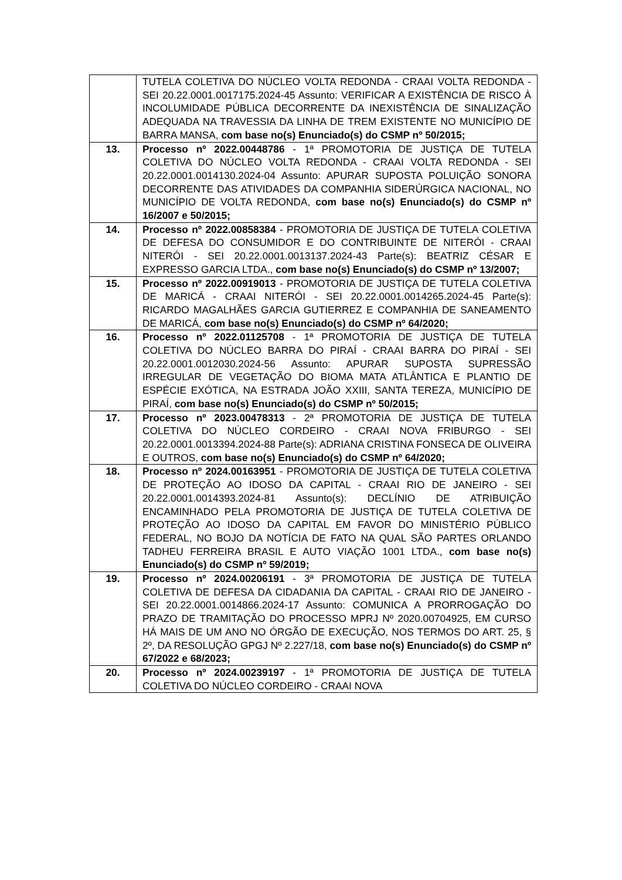| | TUTELA COLETIVA DO NÚCLEO VOLTA REDONDA - CRAAI VOLTA REDONDA - SEI 20.22.0001.0017175.2024-45 Assunto: VERIFICAR A EXISTÊNCIA DE RISCO À INCOLUMIDADE PÚBLICA DECORRENTE DA INEXISTÊNCIA DE SINALIZAÇÃO ADEQUADA NA TRAVESSIA DA LINHA DE TREM EXISTENTE NO MUNICÍPIO DE BARRA MANSA, com base no(s) Enunciado(s) do CSMP nº 50/2015; |
| 13. | Processo nº 2022.00448786 - 1ª PROMOTORIA DE JUSTIÇA DE TUTELA COLETIVA DO NÚCLEO VOLTA REDONDA - CRAAI VOLTA REDONDA - SEI 20.22.0001.0014130.2024-04 Assunto: APURAR SUPOSTA POLUIÇÃO SONORA DECORRENTE DAS ATIVIDADES DA COMPANHIA SIDERÚRGICA NACIONAL, NO MUNICÍPIO DE VOLTA REDONDA, com base no(s) Enunciado(s) do CSMP nº 16/2007 e 50/2015; |
| 14. | Processo nº 2022.00858384 - PROMOTORIA DE JUSTIÇA DE TUTELA COLETIVA DE DEFESA DO CONSUMIDOR E DO CONTRIBUINTE DE NITERÓI - CRAAI NITERÓI - SEI 20.22.0001.0013137.2024-43 Parte(s): BEATRIZ CÉSAR E EXPRESSO GARCIA LTDA., com base no(s) Enunciado(s) do CSMP nº 13/2007; |
| 15. | Processo nº 2022.00919013 - PROMOTORIA DE JUSTIÇA DE TUTELA COLETIVA DE MARICÁ - CRAAI NITERÓI - SEI 20.22.0001.0014265.2024-45 Parte(s): RICARDO MAGALHÃES GARCIA GUTIERREZ E COMPANHIA DE SANEAMENTO DE MARICÁ, com base no(s) Enunciado(s) do CSMP nº 64/2020; |
| 16. | Processo nº 2022.01125708 - 1ª PROMOTORIA DE JUSTIÇA DE TUTELA COLETIVA DO NÚCLEO BARRA DO PIRAÍ - CRAAI BARRA DO PIRAÍ - SEI 20.22.0001.0012030.2024-56 Assunto: APURAR SUPOSTA SUPRESSÃO IRREGULAR DE VEGETAÇÃO DO BIOMA MATA ATLÂNTICA E PLANTIO DE ESPÉCIE EXÓTICA, NA ESTRADA JOÃO XXIII, SANTA TEREZA, MUNICÍPIO DE PIRAÍ, com base no(s) Enunciado(s) do CSMP nº 50/2015; |
| 17. | Processo nº 2023.00478313 - 2ª PROMOTORIA DE JUSTIÇA DE TUTELA COLETIVA DO NÚCLEO CORDEIRO - CRAAI NOVA FRIBURGO - SEI 20.22.0001.0013394.2024-88 Parte(s): ADRIANA CRISTINA FONSECA DE OLIVEIRA E OUTROS, com base no(s) Enunciado(s) do CSMP nº 64/2020; |
| 18. | Processo nº 2024.00163951 - PROMOTORIA DE JUSTIÇA DE TUTELA COLETIVA DE PROTEÇÃO AO IDOSO DA CAPITAL - CRAAI RIO DE JANEIRO - SEI 20.22.0001.0014393.2024-81 Assunto(s): DECLÍNIO DE ATRIBUIÇÃO ENCAMINHADO PELA PROMOTORIA DE JUSTIÇA DE TUTELA COLETIVA DE PROTEÇÃO AO IDOSO DA CAPITAL EM FAVOR DO MINISTÉRIO PÚBLICO FEDERAL, NO BOJO DA NOTÍCIA DE FATO NA QUAL SÃO PARTES ORLANDO TADHEU FERREIRA BRASIL E AUTO VIAÇÃO 1001 LTDA., com base no(s) Enunciado(s) do CSMP nº 59/2019; |
| 19. | Processo nº 2024.00206191 - 3ª PROMOTORIA DE JUSTIÇA DE TUTELA COLETIVA DE DEFESA DA CIDADANIA DA CAPITAL - CRAAI RIO DE JANEIRO - SEI 20.22.0001.0014866.2024-17 Assunto: COMUNICA A PRORROGAÇÃO DO PRAZO DE TRAMITAÇÃO DO PROCESSO MPRJ Nº 2020.00704925, EM CURSO HÁ MAIS DE UM ANO NO ÓRGÃO DE EXECUÇÃO, NOS TERMOS DO ART. 25, § 2º, DA RESOLUÇÃO GPGJ Nº 2.227/18, com base no(s) Enunciado(s) do CSMP nº 67/2022 e 68/2023; |
| 20. | Processo nº 2024.00239197 - 1ª PROMOTORIA DE JUSTIÇA DE TUTELA COLETIVA DO NÚCLEO CORDEIRO - CRAAI NOVA |